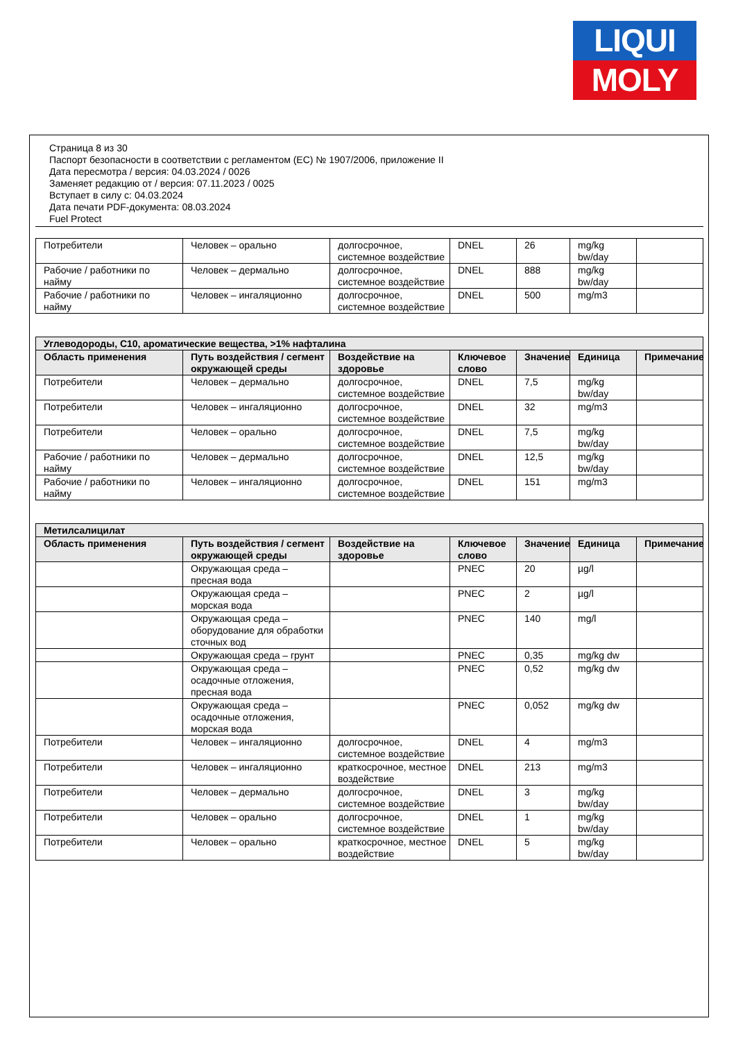LIQUI
MOLY
Страница 8 из 30
Паспорт безопасности в соответствии с регламентом (ЕС) № 1907/2006, приложение II
Дата пересмотра / версия: 04.03.2024 / 0026
Заменяет редакцию от / версия: 07.11.2023 / 0025
Вступает в силу с: 04.03.2024
Дата печати PDF-документа: 08.03.2024
Fuel Protect
| Потребители | Человек – орально | долгосрочное, системное воздействие | DNEL | 26 | mg/kg bw/day | |
| Рабочие / работники по найму | Человек – дермально | долгосрочное, системное воздействие | DNEL | 888 | mg/kg bw/day | |
| Рабочие / работники по найму | Человек – ингаляционно | долгосрочное, системное воздействие | DNEL | 500 | mg/m3 | |
| Углеводороды, C10, ароматические вещества, >1% нафталина | | | | | | |
| --- | --- | --- | --- | --- | --- | --- |
| Область применения | Путь воздействия / сегмент окружающей среды | Воздействие на здоровье | Ключевое слово | Значение | Единица | Примечание |
| Потребители | Человек – дермально | долгосрочное, системное воздействие | DNEL | 7,5 | mg/kg bw/day | |
| Потребители | Человек – ингаляционно | долгосрочное, системное воздействие | DNEL | 32 | mg/m3 | |
| Потребители | Человек – орально | долгосрочное, системное воздействие | DNEL | 7,5 | mg/kg bw/day | |
| Рабочие / работники по найму | Человек – дермально | долгосрочное, системное воздействие | DNEL | 12,5 | mg/kg bw/day | |
| Рабочие / работники по найму | Человек – ингаляционно | долгосрочное, системное воздействие | DNEL | 151 | mg/m3 | |
| Метилсалицилат | | | | | | |
| --- | --- | --- | --- | --- | --- | --- |
| Область применения | Путь воздействия / сегмент окружающей среды | Воздействие на здоровье | Ключевое слово | Значение | Единица | Примечание |
| | Окружающая среда – пресная вода | | PNEC | 20 | µg/l | |
| | Окружающая среда – морская вода | | PNEC | 2 | µg/l | |
| | Окружающая среда – оборудование для обработки сточных вод | | PNEC | 140 | mg/l | |
| | Окружающая среда – грунт | | PNEC | 0,35 | mg/kg dw | |
| | Окружающая среда – осадочные отложения, пресная вода | | PNEC | 0,52 | mg/kg dw | |
| | Окружающая среда – осадочные отложения, морская вода | | PNEC | 0,052 | mg/kg dw | |
| Потребители | Человек – ингаляционно | долгосрочное, системное воздействие | DNEL | 4 | mg/m3 | |
| Потребители | Человек – ингаляционно | краткосрочное, местное воздействие | DNEL | 213 | mg/m3 | |
| Потребители | Человек – дермально | долгосрочное, системное воздействие | DNEL | 3 | mg/kg bw/day | |
| Потребители | Человек – орально | долгосрочное, системное воздействие | DNEL | 1 | mg/kg bw/day | |
| Потребители | Человек – орально | краткосрочное, местное воздействие | DNEL | 5 | mg/kg bw/day | |